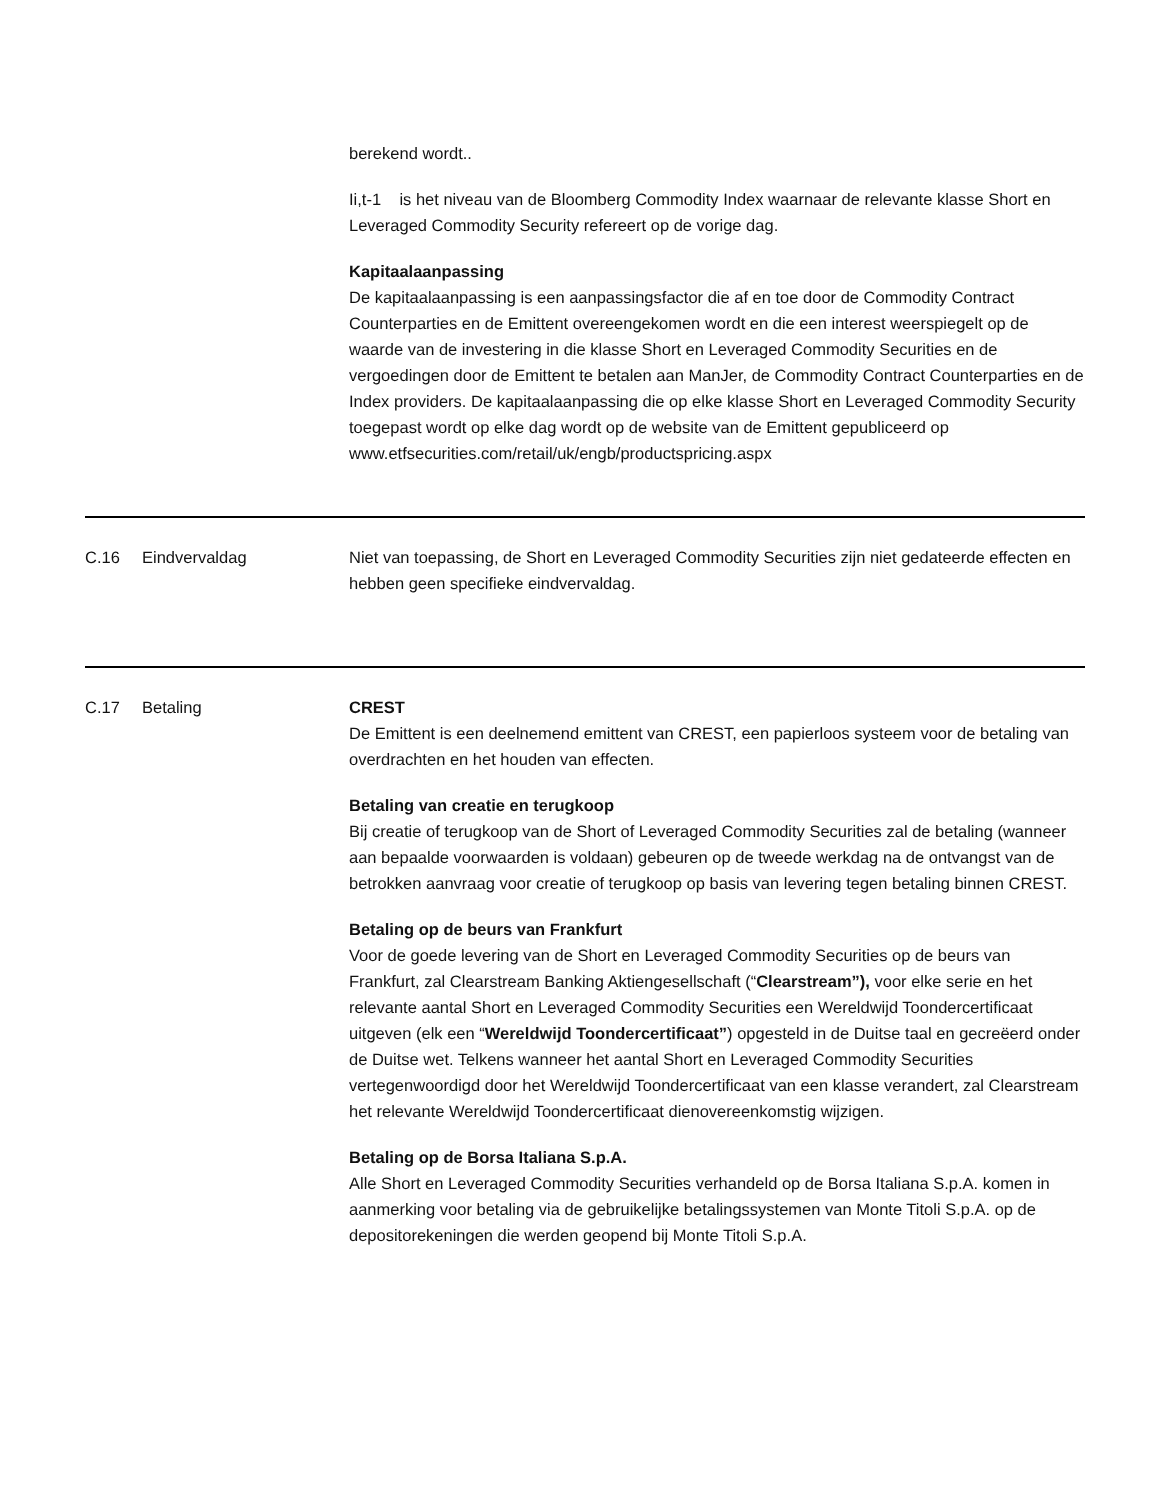| | | berekend wordt.. Ii,t-1 is het niveau van de Bloomberg Commodity Index waarnaar de relevante klasse Short en Leveraged Commodity Security refereert op de vorige dag. Kapitaalaanpassing De kapitaalaanpassing is een aanpassingsfactor die af en toe door de Commodity Contract Counterparties en de Emittent overeengekomen wordt en die een interest weerspiegelt op de waarde van de investering in die klasse Short en Leveraged Commodity Securities en de vergoedingen door de Emittent te betalen aan ManJer, de Commodity Contract Counterparties en de Index providers. De kapitaalaanpassing die op elke klasse Short en Leveraged Commodity Security toegepast wordt op elke dag wordt op de website van de Emittent gepubliceerd op www.etfsecurities.com/retail/uk/engb/productspricing.aspx |
| C.16 | Eindvervaldag | Niet van toepassing, de Short en Leveraged Commodity Securities zijn niet gedateerde effecten en hebben geen specifieke eindvervaldag. |
| C.17 | Betaling | CREST De Emittent is een deelnemend emittent van CREST, een papierloos systeem voor de betaling van overdrachten en het houden van effecten. Betaling van creatie en terugkoop Bij creatie of terugkoop van de Short of Leveraged Commodity Securities zal de betaling (wanneer aan bepaalde voorwaarden is voldaan) gebeuren op de tweede werkdag na de ontvangst van de betrokken aanvraag voor creatie of terugkoop op basis van levering tegen betaling binnen CREST. Betaling op de beurs van Frankfurt Voor de goede levering van de Short en Leveraged Commodity Securities op de beurs van Frankfurt, zal Clearstream Banking Aktiengesellschaft (“ Clearstream”), voor elke serie en het relevante aantal Short en Leveraged Commodity Securities een Wereldwijd Toondercertificaat uitgeven (elk een “ Wereldwijd Toondercertificaat” ) opgesteld in de Duitse taal en gecreëerd onder de Duitse wet. Telkens wanneer het aantal Short en Leveraged Commodity Securities vertegenwoordigd door het Wereldwijd Toondercertificaat van een klasse verandert, zal Clearstream het relevante Wereldwijd Toondercertificaat dienovereenkomstig wijzigen. Betaling op de Borsa Italiana S.p.A. Alle Short en Leveraged Commodity Securities verhandeld op de Borsa Italiana S.p.A. komen in aanmerking voor betaling via de gebruikelijke betalingssystemen van Monte Titoli S.p.A. op de depositorekeningen die werden geopend bij Monte Titoli S.p.A. |